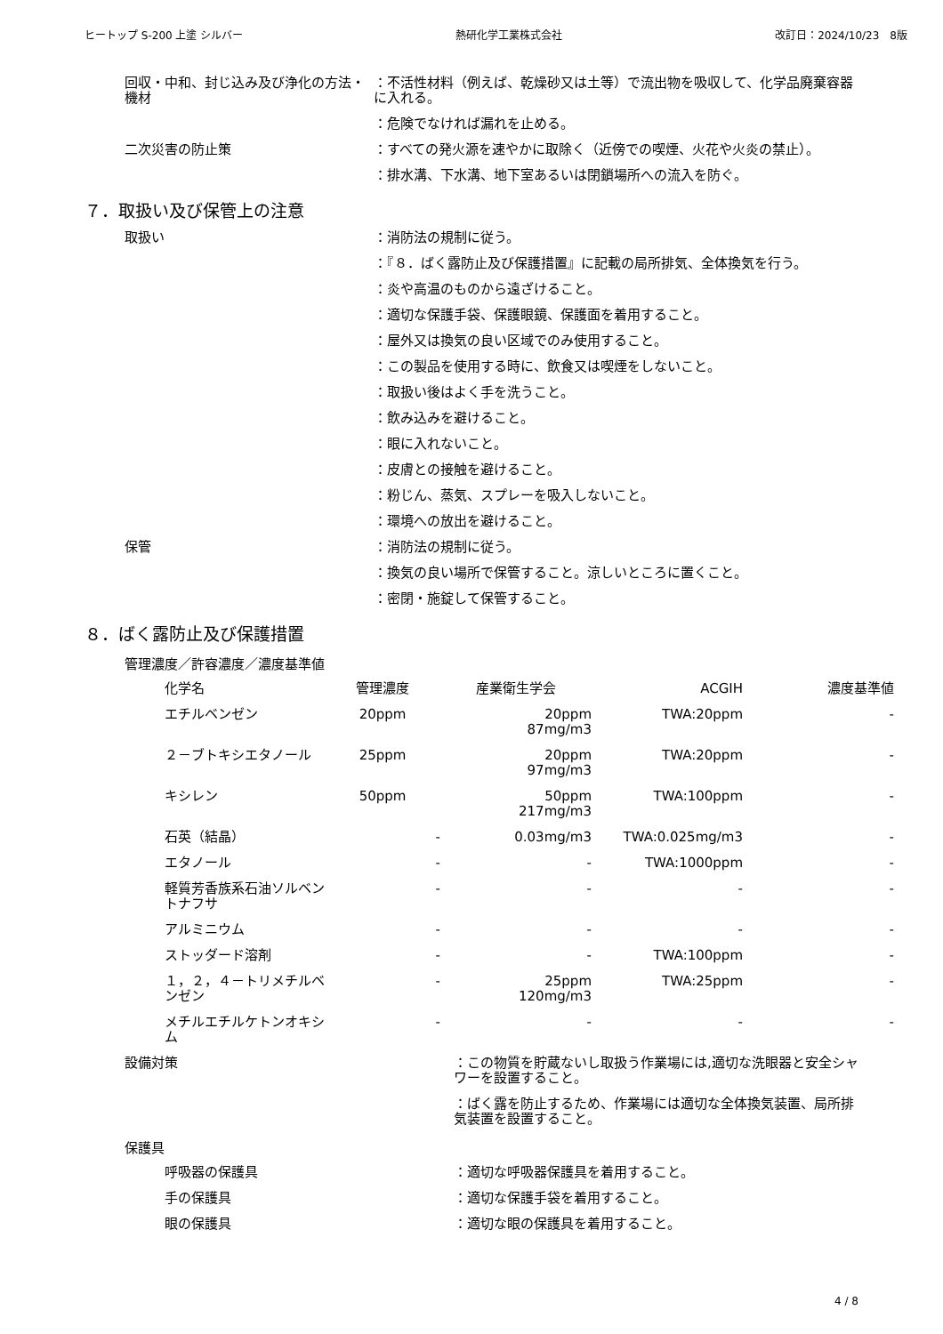ヒートップ S-200 上塗 シルバー 熱研化学工業株式会社 改訂日：2024/10/23　8版
回収・中和、封じ込み及び浄化の方法・機材
：不活性材料（例えば、乾燥砂又は土等）で流出物を吸収して、化学品廃棄容器に入れる。
：危険でなければ漏れを止める。
二次災害の防止策 ：すべての発火源を速やかに取除く（近傍での喫煙、火花や火炎の禁止）。
：排水溝、下水溝、地下室あるいは閉鎖場所への流入を防ぐ。
７．取扱い及び保管上の注意
取扱い ：消防法の規制に従う。
：『８．ばく露防止及び保護措置』に記載の局所排気、全体換気を行う。
：炎や高温のものから遠ざけること。
：適切な保護手袋、保護眼鏡、保護面を着用すること。
：屋外又は換気の良い区域でのみ使用すること。
：この製品を使用する時に、飲食又は喫煙をしないこと。
：取扱い後はよく手を洗うこと。
：飲み込みを避けること。
：眼に入れないこと。
：皮膚との接触を避けること。
：粉じん、蒸気、スプレーを吸入しないこと。
：環境への放出を避けること。
保管 ：消防法の規制に従う。
：換気の良い場所で保管すること。涼しいところに置くこと。
：密閉・施錠して保管すること。
８．ばく露防止及び保護措置
管理濃度／許容濃度／濃度基準値
| 化学名 | 管理濃度 | 産業衛生学会 | ACGIH | 濃度基準値 |
| --- | --- | --- | --- | --- |
| エチルベンゼン | 20ppm | 20ppm 87mg/m3 | TWA:20ppm | - |
| ２－ブトキシエタノール | 25ppm | 20ppm 97mg/m3 | TWA:20ppm | - |
| キシレン | 50ppm | 50ppm 217mg/m3 | TWA:100ppm | - |
| 石英（結晶） | - | 0.03mg/m3 | TWA:0.025mg/m3 | - |
| エタノール | - | - | TWA:1000ppm | - |
| 軽質芳香族系石油ソルベントナフサ | - | - | - | - |
| アルミニウム | - | - | - | - |
| ストッダード溶剤 | - | - | TWA:100ppm | - |
| １，２，４－トリメチルベンゼン | - | 25ppm 120mg/m3 | TWA:25ppm | - |
| メチルエチルケトンオキシム | - | - | - | - |
設備対策 ：この物質を貯蔵ないし取扱う作業場には,適切な洗眼器と安全シャワーを設置すること。
：ばく露を防止するため、作業場には適切な全体換気装置、局所排気装置を設置すること。
保護具
呼吸器の保護具 ：適切な呼吸器保護具を着用すること。
手の保護具 ：適切な保護手袋を着用すること。
眼の保護具 ：適切な眼の保護具を着用すること。
4 / 8